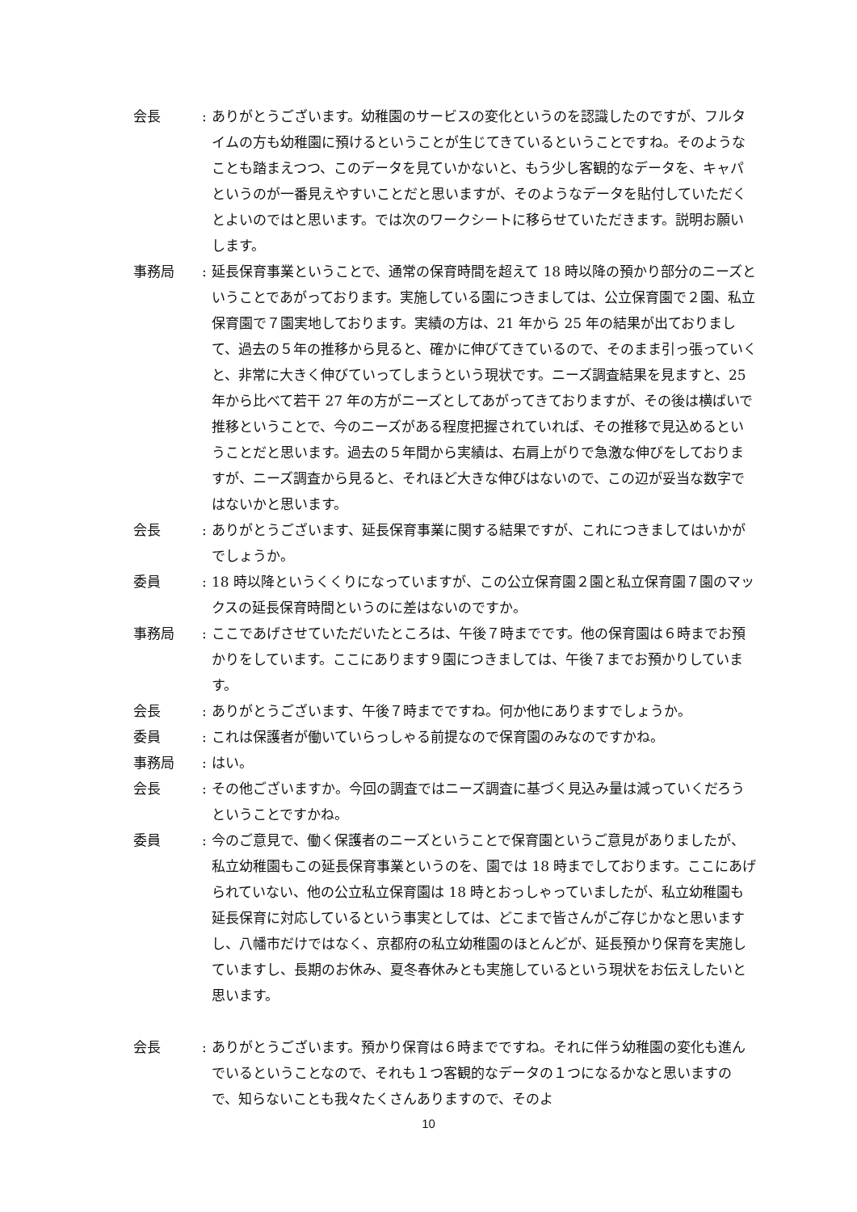会長 : ありがとうございます。幼稚園のサービスの変化というのを認識したのですが、フルタイムの方も幼稚園に預けるということが生じてきているということですね。そのようなことも踏まえつつ、このデータを見ていかないと、もう少し客観的なデータを、キャパというのが一番見えやすいことだと思いますが、そのようなデータを貼付していただくとよいのではと思います。では次のワークシートに移らせていただきます。説明お願いします。
事務局 : 延長保育事業ということで、通常の保育時間を超えて 18 時以降の預かり部分のニーズということであがっております。実施している園につきましては、公立保育園で２園、私立保育園で７園実地しております。実績の方は、21 年から 25 年の結果が出ておりまして、過去の５年の推移から見ると、確かに伸びてきているので、そのまま引っ張っていくと、非常に大きく伸びていってしまうという現状です。ニーズ調査結果を見ますと、25 年から比べて若干 27 年の方がニーズとしてあがってきておりますが、その後は横ばいで推移ということで、今のニーズがある程度把握されていれば、その推移で見込めるということだと思います。過去の５年間から実績は、右肩上がりで急激な伸びをしておりますが、ニーズ調査から見ると、それほど大きな伸びはないので、この辺が妥当な数字ではないかと思います。
会長 : ありがとうございます、延長保育事業に関する結果ですが、これにつきましてはいかがでしょうか。
委員 : 18 時以降というくくりになっていますが、この公立保育園２園と私立保育園７園のマックスの延長保育時間というのに差はないのですか。
事務局 : ここであげさせていただいたところは、午後７時までです。他の保育園は６時までお預かりをしています。ここにあります９園につきましては、午後７までお預かりしています。
会長 : ありがとうございます、午後７時までですね。何か他にありますでしょうか。
委員 : これは保護者が働いていらっしゃる前提なので保育園のみなのですかね。
事務局 : はい。
会長 : その他ございますか。今回の調査ではニーズ調査に基づく見込み量は減っていくだろうということですかね。
委員 : 今のご意見で、働く保護者のニーズということで保育園というご意見がありましたが、私立幼稚園もこの延長保育事業というのを、園では 18 時までしております。ここにあげられていない、他の公立私立保育園は 18 時とおっしゃっていましたが、私立幼稚園も延長保育に対応しているという事実としては、どこまで皆さんがご存じかなと思いますし、八幡市だけではなく、京都府の私立幼稚園のほとんどが、延長預かり保育を実施していますし、長期のお休み、夏冬春休みとも実施しているという現状をお伝えしたいと思います。
会長 : ありがとうございます。預かり保育は６時までですね。それに伴う幼稚園の変化も進んでいるということなので、それも１つ客観的なデータの１つになるかなと思いますので、知らないことも我々たくさんありますので、そのよ
10